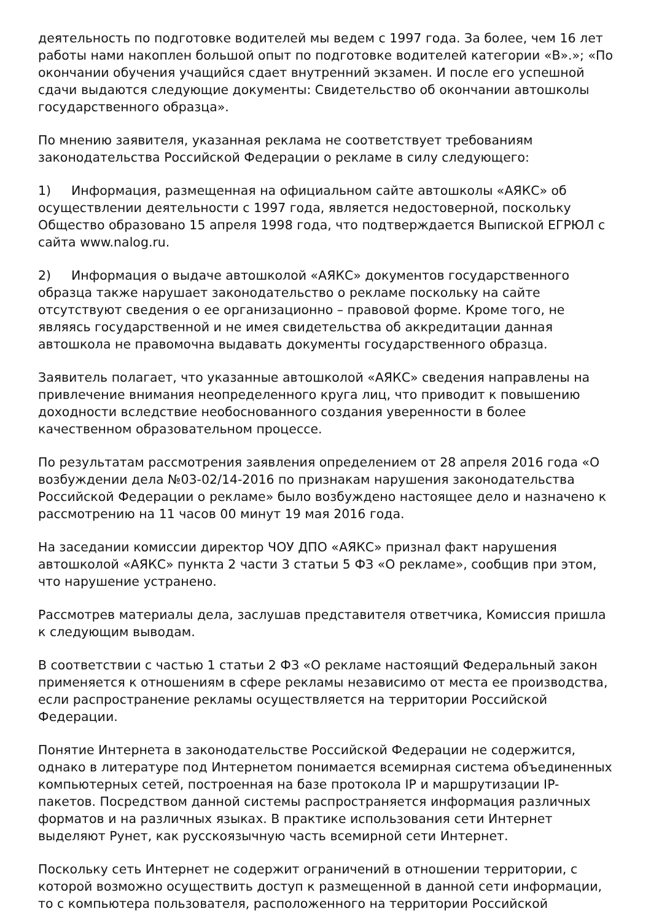деятельность по подготовке водителей мы ведем с 1997 года. За более, чем 16 лет работы нами накоплен большой опыт по подготовке водителей категории «В».»; «По окончании обучения учащийся сдает внутренний экзамен. И после его успешной сдачи выдаются следующие документы: Свидетельство об окончании автошколы государственного образца».
По мнению заявителя, указанная реклама не соответствует требованиям законодательства Российской Федерации о рекламе в силу следующего:
1) Информация, размещенная на официальном сайте автошколы «АЯКС» об осуществлении деятельности с 1997 года, является недостоверной, поскольку Общество образовано 15 апреля 1998 года, что подтверждается Выпиской ЕГРЮЛ с сайта www.nalog.ru.
2) Информация о выдаче автошколой «АЯКС» документов государственного образца также нарушает законодательство о рекламе поскольку на сайте отсутствуют сведения о ее организационно – правовой форме. Кроме того, не являясь государственной и не имея свидетельства об аккредитации данная автошкола не правомочна выдавать документы государственного образца.
Заявитель полагает, что указанные автошколой «АЯКС» сведения направлены на привлечение внимания неопределенного круга лиц, что приводит к повышению доходности вследствие необоснованного создания уверенности в более качественном образовательном процессе.
По результатам рассмотрения заявления определением от 28 апреля 2016 года «О возбуждении дела №03-02/14-2016 по признакам нарушения законодательства Российской Федерации о рекламе» было возбуждено настоящее дело и назначено к рассмотрению на 11 часов 00 минут 19 мая 2016 года.
На заседании комиссии директор ЧОУ ДПО «АЯКС» признал факт нарушения автошколой «АЯКС» пункта 2 части 3 статьи 5 ФЗ «О рекламе», сообщив при этом, что нарушение устранено.
Рассмотрев материалы дела, заслушав представителя ответчика, Комиссия пришла к следующим выводам.
В соответствии с частью 1 статьи 2 ФЗ «О рекламе настоящий Федеральный закон применяется к отношениям в сфере рекламы независимо от места ее производства, если распространение рекламы осуществляется на территории Российской Федерации.
Понятие Интернета в законодательстве Российской Федерации не содержится, однако в литературе под Интернетом понимается всемирная система объединенных компьютерных сетей, построенная на базе протокола IP и маршрутизации IP-пакетов. Посредством данной системы распространяется информация различных форматов и на различных языках. В практике использования сети Интернет выделяют Рунет, как русскоязычную часть всемирной сети Интернет.
Поскольку сеть Интернет не содержит ограничений в отношении территории, с которой возможно осуществить доступ к размещенной в данной сети информации, то с компьютера пользователя, расположенного на территории Российской